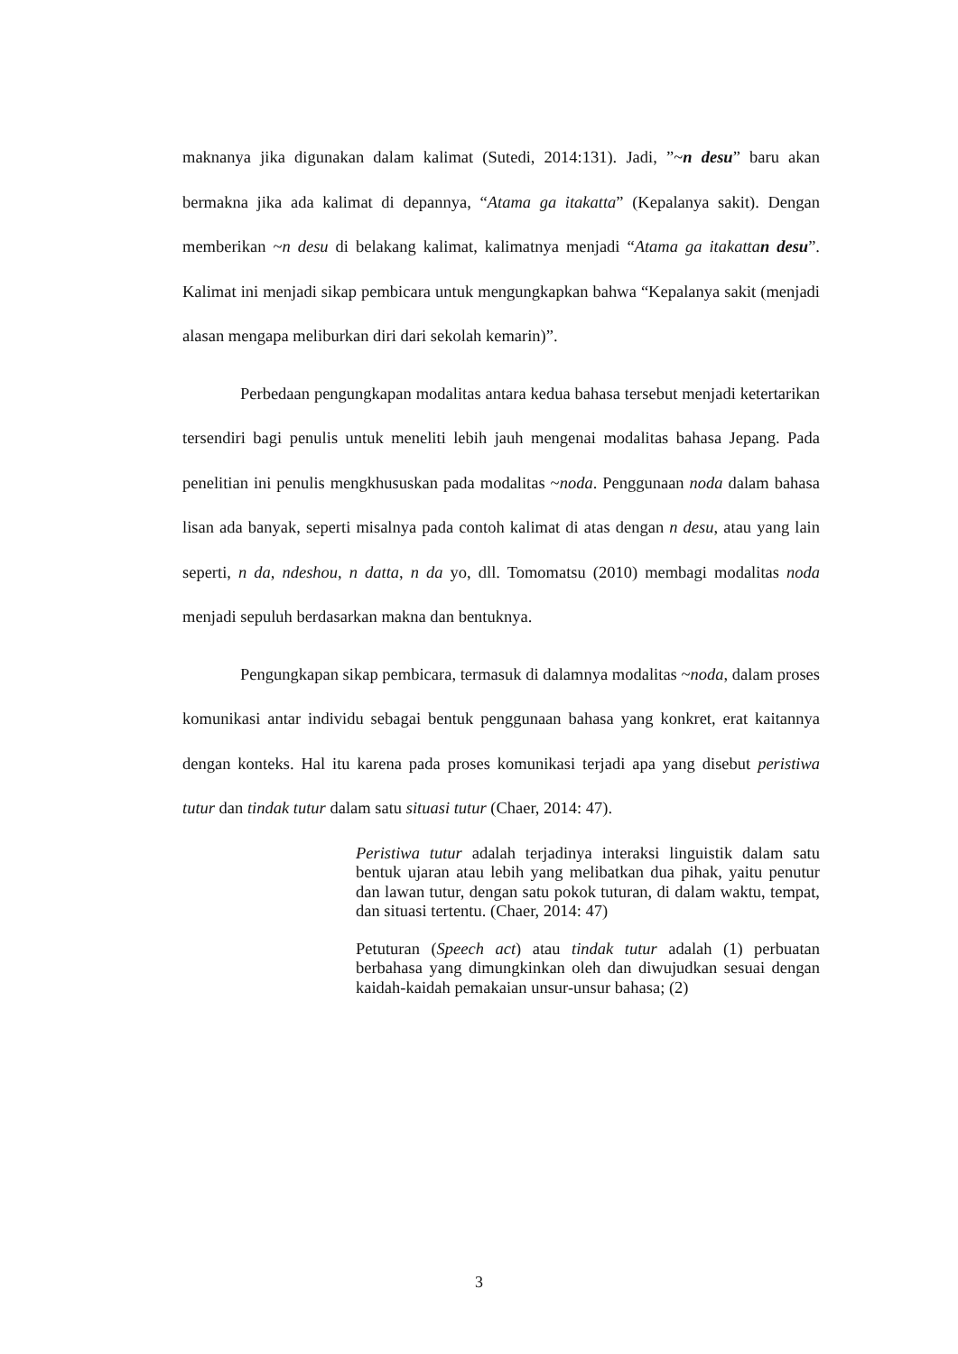maknanya jika digunakan dalam kalimat (Sutedi, 2014:131). Jadi, ”~n desu” baru akan bermakna jika ada kalimat di depannya, “Atama ga itakatta” (Kepalanya sakit). Dengan memberikan ~n desu di belakang kalimat, kalimatnya menjadi “Atama ga itakatta n desu”. Kalimat ini menjadi sikap pembicara untuk mengungkapkan bahwa “Kepalanya sakit (menjadi alasan mengapa meliburkan diri dari sekolah kemarin)”.
Perbedaan pengungkapan modalitas antara kedua bahasa tersebut menjadi ketertarikan tersendiri bagi penulis untuk meneliti lebih jauh mengenai modalitas bahasa Jepang. Pada penelitian ini penulis mengkhususkan pada modalitas ~noda. Penggunaan noda dalam bahasa lisan ada banyak, seperti misalnya pada contoh kalimat di atas dengan n desu, atau yang lain seperti, n da, ndeshou, n datta, n da yo, dll. Tomomatsu (2010) membagi modalitas noda menjadi sepuluh berdasarkan makna dan bentuknya.
Pengungkapan sikap pembicara, termasuk di dalamnya modalitas ~noda, dalam proses komunikasi antar individu sebagai bentuk penggunaan bahasa yang konkret, erat kaitannya dengan konteks. Hal itu karena pada proses komunikasi terjadi apa yang disebut peristiwa tutur dan tindak tutur dalam satu situasi tutur (Chaer, 2014: 47).
Peristiwa tutur adalah terjadinya interaksi linguistik dalam satu bentuk ujaran atau lebih yang melibatkan dua pihak, yaitu penutur dan lawan tutur, dengan satu pokok tuturan, di dalam waktu, tempat, dan situasi tertentu. (Chaer, 2014: 47)
Petuturan (Speech act) atau tindak tutur adalah (1) perbuatan berbahasa yang dimungkinkan oleh dan diwujudkan sesuai dengan kaidah-kaidah pemakaian unsur-unsur bahasa; (2)
3